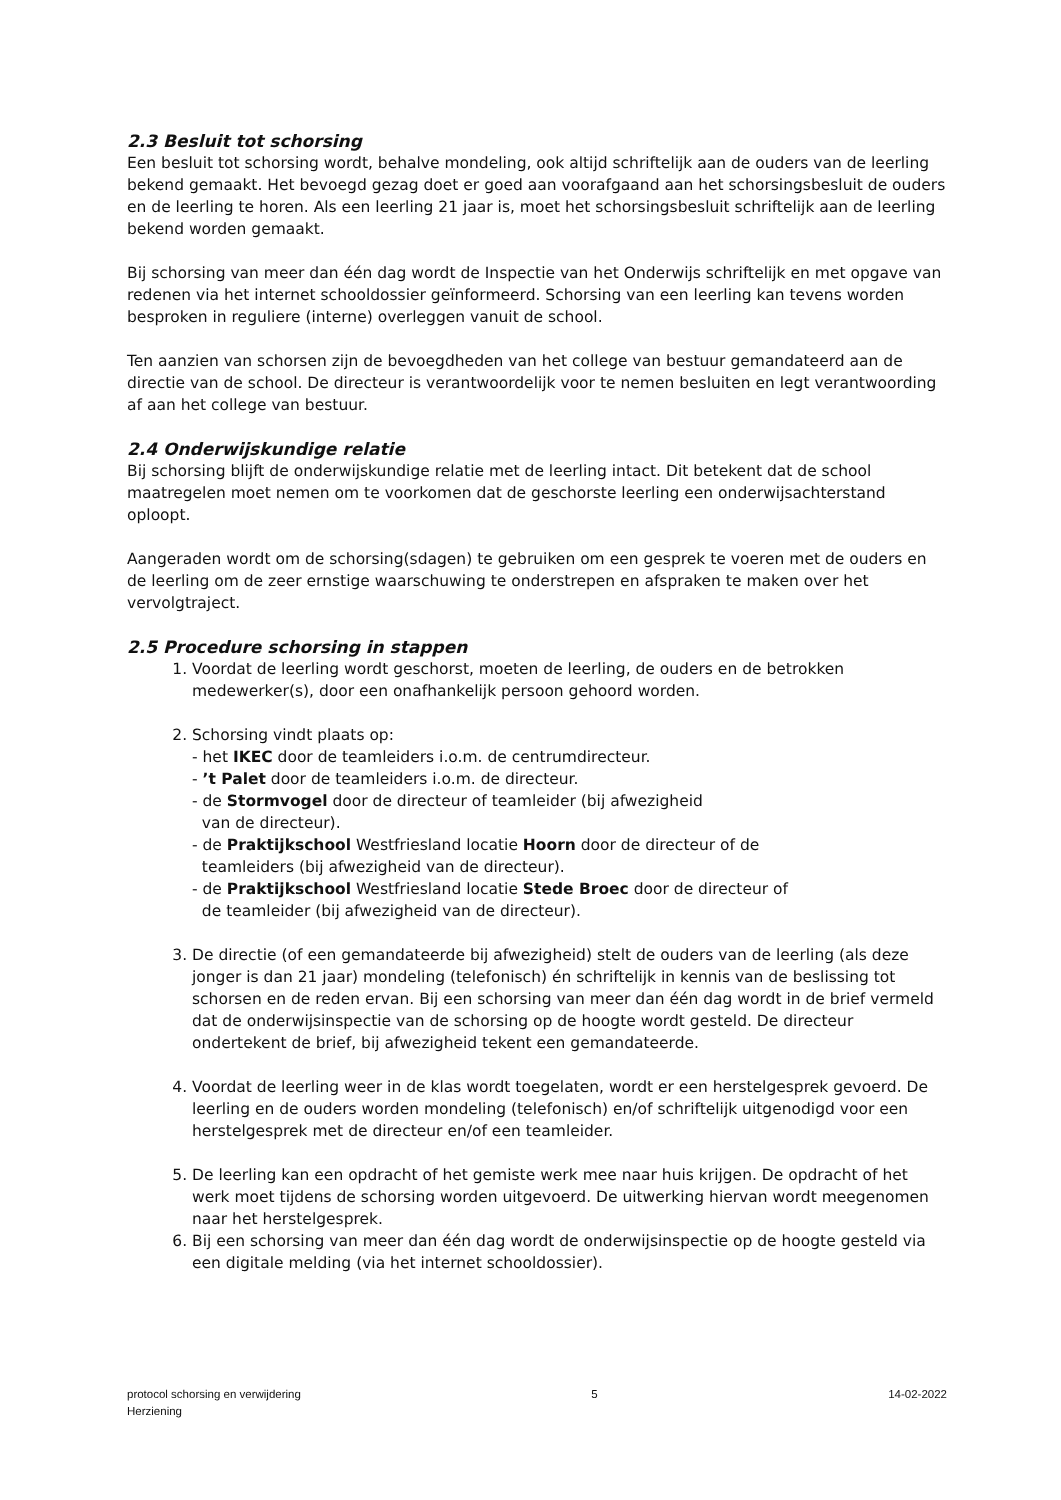2.3 Besluit tot schorsing
Een besluit tot schorsing wordt, behalve mondeling, ook altijd schriftelijk aan de ouders van de leerling bekend gemaakt. Het bevoegd gezag doet er goed aan voorafgaand aan het schorsingsbesluit de ouders en de leerling te horen. Als een leerling 21 jaar is, moet het schorsingsbesluit schriftelijk aan de leerling bekend worden gemaakt.
Bij schorsing van meer dan één dag wordt de Inspectie van het Onderwijs schriftelijk en met opgave van redenen via het internet schooldossier geïnformeerd. Schorsing van een leerling kan tevens worden besproken in reguliere (interne) overleggen vanuit de school.
Ten aanzien van schorsen zijn de bevoegdheden van het college van bestuur gemandateerd aan de directie van de school. De directeur is verantwoordelijk voor te nemen besluiten en legt verantwoording af aan het college van bestuur.
2.4 Onderwijskundige relatie
Bij schorsing blijft de onderwijskundige relatie met de leerling intact. Dit betekent dat de school maatregelen moet nemen om te voorkomen dat de geschorste leerling een onderwijsachterstand oploopt.
Aangeraden wordt om de schorsing(sdagen) te gebruiken om een gesprek te voeren met de ouders en de leerling om de zeer ernstige waarschuwing te onderstrepen en afspraken te maken over het vervolgtraject.
2.5 Procedure schorsing in stappen
1. Voordat de leerling wordt geschorst, moeten de leerling, de ouders en de betrokken medewerker(s), door een onafhankelijk persoon gehoord worden.
2. Schorsing vindt plaats op:
- het IKEC door de teamleiders i.o.m. de centrumdirecteur.
- ’t Palet door de teamleiders i.o.m. de directeur.
- de Stormvogel door de directeur of teamleider (bij afwezigheid
van de directeur).
- de Praktijkschool Westfriesland locatie Hoorn door de directeur of de
teamleiders (bij afwezigheid van de directeur).
- de Praktijkschool Westfriesland locatie Stede Broec door de directeur of
de teamleider (bij afwezigheid van de directeur).
3. De directie (of een gemandateerde bij afwezigheid) stelt de ouders van de leerling (als deze jonger is dan 21 jaar) mondeling (telefonisch) én schriftelijk in kennis van de beslissing tot schorsen en de reden ervan. Bij een schorsing van meer dan één dag wordt in de brief vermeld dat de onderwijsinspectie van de schorsing op de hoogte wordt gesteld. De directeur ondertekent de brief, bij afwezigheid tekent een gemandateerde.
4. Voordat de leerling weer in de klas wordt toegelaten, wordt er een herstelgesprek gevoerd. De leerling en de ouders worden mondeling (telefonisch) en/of schriftelijk uitgenodigd voor een herstelgesprek met de directeur en/of een teamleider.
5. De leerling kan een opdracht of het gemiste werk mee naar huis krijgen. De opdracht of het werk moet tijdens de schorsing worden uitgevoerd. De uitwerking hiervan wordt meegenomen naar het herstelgesprek.
6. Bij een schorsing van meer dan één dag wordt de onderwijsinspectie op de hoogte gesteld via een digitale melding (via het internet schooldossier).
protocol schorsing en verwijdering
Herziening
5 14-02-2022